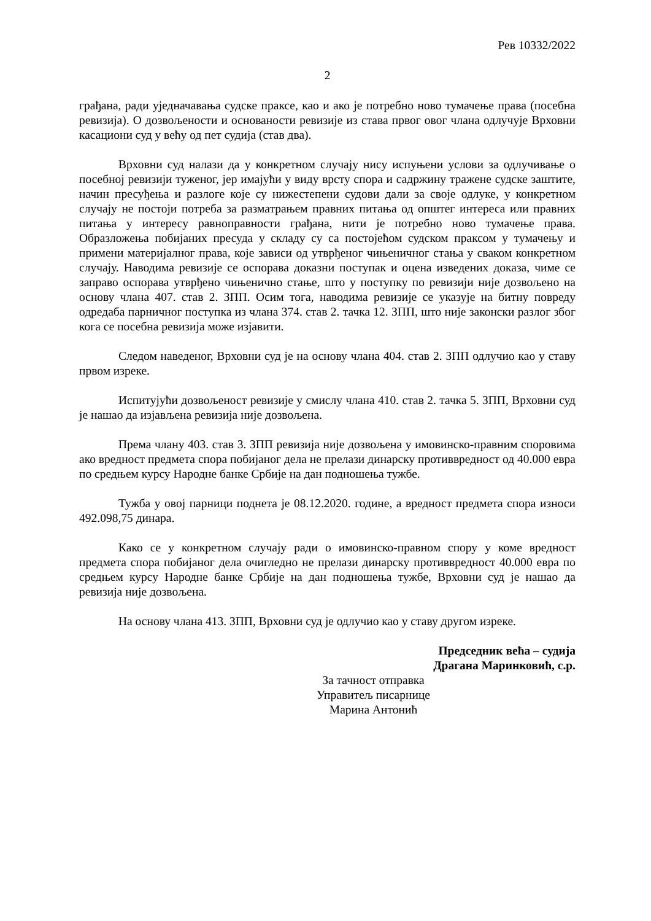Рев 10332/2022
2
грађана, ради уједначавања судске праксе, као и ако је потребно ново тумачење права (посебна ревизија). О дозвољености и основаности ревизије из става првог овог члана одлучује Врховни касациони суд у већу од пет судија (став два).
Врховни суд налази да у конкретном случају нису испуњени услови за одлучивање о посебној ревизији туженог, јер имајући у виду врсту спора и садржину тражене судске заштите, начин пресуђења и разлоге које су нижестепени судови дали за своје одлуке, у конкретном случају не постоји потреба за разматрањем правних питања од општег интереса или правних питања у интересу равноправности грађана, нити је потребно ново тумачење права. Образложења побијаних пресуда у складу су са постојећом судском праксом у тумачењу и примени материјалног права, које зависи од утврђеног чињеничног стања у сваком конкретном случају. Наводима ревизије се оспорава доказни поступак и оцена изведених доказа, чиме се заправо оспорава утврђено чињенично стање, што у поступку по ревизији није дозвољено на основу члана 407. став 2. ЗПП. Осим тога, наводима ревизије се указује на битну повреду одредаба парничног поступка из члана 374. став 2. тачка 12. ЗПП, што није законски разлог због кога се посебна ревизија може изјавити.
Следом наведеног, Врховни суд је на основу члана 404. став 2. ЗПП одлучио као у ставу првом изреке.
Испитујући дозвољеност ревизије у смислу члана 410. став 2. тачка 5. ЗПП, Врховни суд је нашао да изјављена ревизија није дозвољена.
Према члану 403. став 3. ЗПП ревизија није дозвољена у имовинско-правним споровима ако вредност предмета спора побијаног дела не прелази динарску противвредност од 40.000 евра по средњем курсу Народне банке Србије на дан подношења тужбе.
Тужба у овој парници поднета је 08.12.2020. године, а вредност предмета спора износи 492.098,75 динара.
Како се у конкретном случају ради о имовинско-правном спору у коме вредност предмета спора побијаног дела очигледно не прелази динарску противвредност 40.000 евра по средњем курсу Народне банке Србије на дан подношења тужбе, Врховни суд је нашао да ревизија није дозвољена.
На основу члана 413. ЗПП, Врховни суд је одлучио као у ставу другом изреке.
Председник већа – судија
Драгана Маринковић, с.р.
За тачност отправка
Управитељ писарнице
Марина Антонић